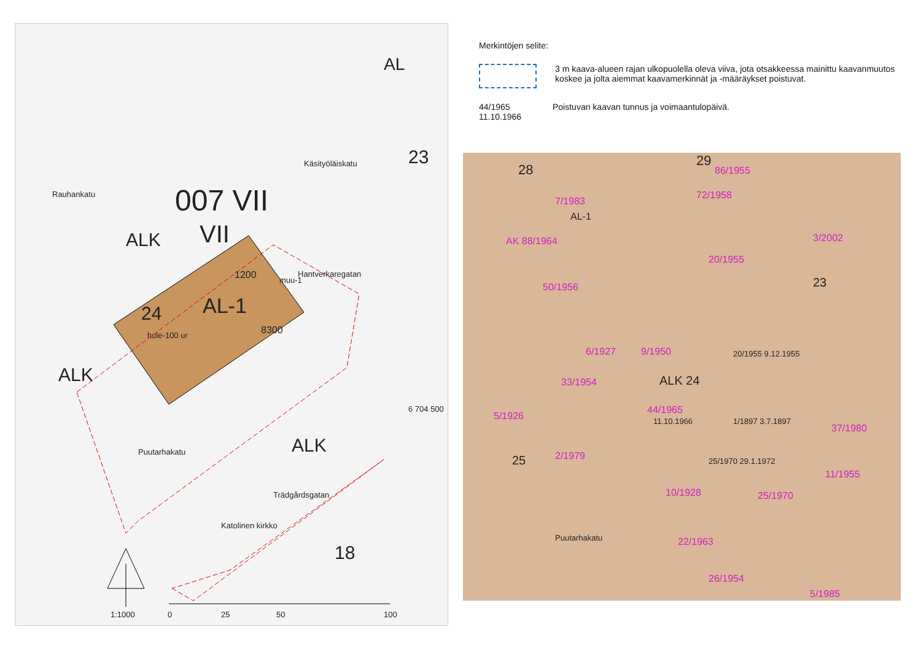007 VII
VII
ALK
AL-1
24
1200
8300
hule-100 ur
muu-1
Rauhankatu
Trädgårdsgatan
Puutarhakatu
Käsityöläiskatu
Hantverkaregatan
23
AL
ALK
ALK
18
Katolinen kirkko
6 704 500
1:1000 0 25 50 100
Merkintöjen selite:
3 m kaava-alueen rajan ulkopuolella oleva viiva, jota otsakkeessa mainittu kaavanmuutos koskee ja jolta aiemmat kaavamerkinnät ja -määräykset poistuvat.
44/1965
11.10.1966
Poistuvan kaavan tunnus ja voimaantulopäivä.
28
29
7/1983
AL-1
AK 88/1964
86/1955
72/1958
20/1955
3/2002
23
50/1956
6/1927 9/1950
33/1954 ALK 24
44/1965
11.10.1966
20/1955 9.12.1955
1/1897 3.7.1897
5/1926
2/1979
25 25/1970 29.1.1972
10/1928 25/1970
37/1980
11/1955
22/1963
26/1954
5/1985
Puutarhakatu